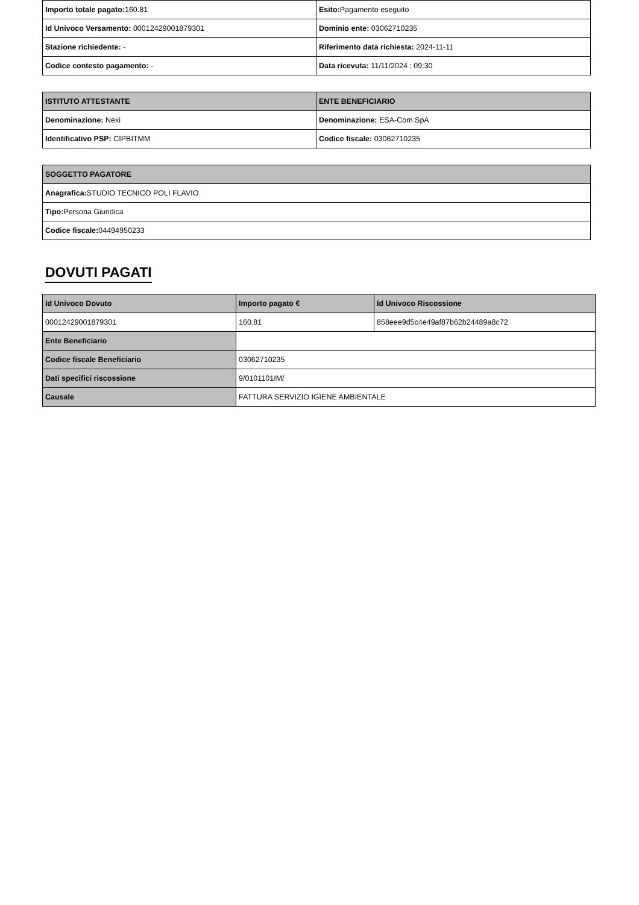| Importo totale pagato: 160.81 | Esito: Pagamento eseguito |
| Id Univoco Versamento: 00012429001879301 | Dominio ente: 03062710235 |
| Stazione richiedente: - | Riferimento data richiesta: 2024-11-11 |
| Codice contesto pagamento: - | Data ricevuta: 11/11/2024 : 09:30 |
| ISTITUTO ATTESTANTE | ENTE BENEFICIARIO |
| --- | --- |
| Denominazione: Nexi | Denominazione: ESA-Com SpA |
| Identificativo PSP: CIPBITMM | Codice fiscale: 03062710235 |
| SOGGETTO PAGATORE |
| --- |
| Anagrafica: STUDIO TECNICO POLI FLAVIO |
| Tipo: Persona Giuridica |
| Codice fiscale: 04494950233 |
DOVUTI PAGATI
| Id Univoco Dovuto | Importo pagato € | Id Univoco Riscossione |
| --- | --- | --- |
| 00012429001879301 | 160.81 | 858eee9d5c4e49af87b62b24489a8c72 |
| Ente Beneficiario | | |
| Codice fiscale Beneficiario | 03062710235 | |
| Dati specifici riscossione | 9/0101101IM/ | |
| Causale | FATTURA SERVIZIO IGIENE AMBIENTALE | |